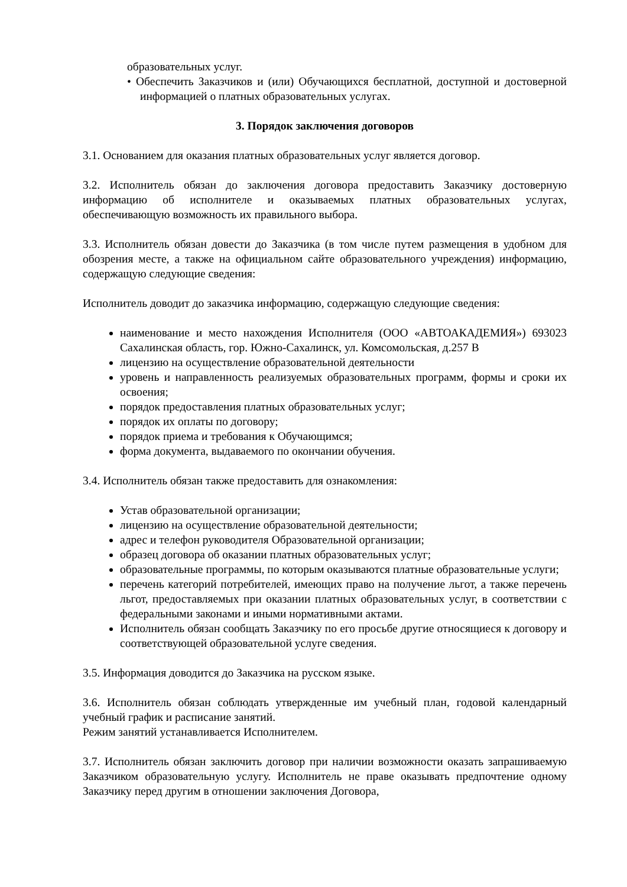образовательных услуг.
• Обеспечить Заказчиков и (или) Обучающихся бесплатной, доступной и достоверной информацией о платных образовательных услугах.
3. Порядок заключения договоров
3.1. Основанием для оказания платных образовательных услуг является договор.
3.2. Исполнитель обязан до заключения договора предоставить Заказчику достоверную информацию об исполнителе и оказываемых платных образовательных услугах, обеспечивающую возможность их правильного выбора.
3.3. Исполнитель обязан довести до Заказчика (в том числе путем размещения в удобном для обозрения месте, а также на официальном сайте образовательного учреждения) информацию, содержащую следующие сведения:
Исполнитель доводит до заказчика информацию, содержащую следующие сведения:
наименование и место нахождения Исполнителя (ООО «АВТОАКАДЕМИЯ») 693023 Сахалинская область, гор. Южно-Сахалинск, ул. Комсомольская, д.257 В
лицензию на осуществление образовательной деятельности
уровень и направленность реализуемых образовательных программ, формы и сроки их освоения;
порядок предоставления платных образовательных услуг;
порядок их оплаты по договору;
порядок приема и требования к Обучающимся;
форма документа, выдаваемого по окончании обучения.
3.4. Исполнитель обязан также предоставить для ознакомления:
Устав образовательной организации;
лицензию на осуществление образовательной деятельности;
адрес и телефон руководителя Образовательной организации;
образец договора об оказании платных образовательных услуг;
образовательные программы, по которым оказываются платные образовательные услуги;
перечень категорий потребителей, имеющих право на получение льгот, а также перечень льгот, предоставляемых при оказании платных образовательных услуг, в соответствии с федеральными законами и иными нормативными актами.
Исполнитель обязан сообщать Заказчику по его просьбе другие относящиеся к договору и соответствующей образовательной услуге сведения.
3.5. Информация доводится до Заказчика на русском языке.
3.6. Исполнитель обязан соблюдать утвержденные им учебный план, годовой календарный учебный график и расписание занятий.
Режим занятий устанавливается Исполнителем.
3.7. Исполнитель обязан заключить договор при наличии возможности оказать запрашиваемую Заказчиком образовательную услугу. Исполнитель не праве оказывать предпочтение одному Заказчику перед другим в отношении заключения Договора,